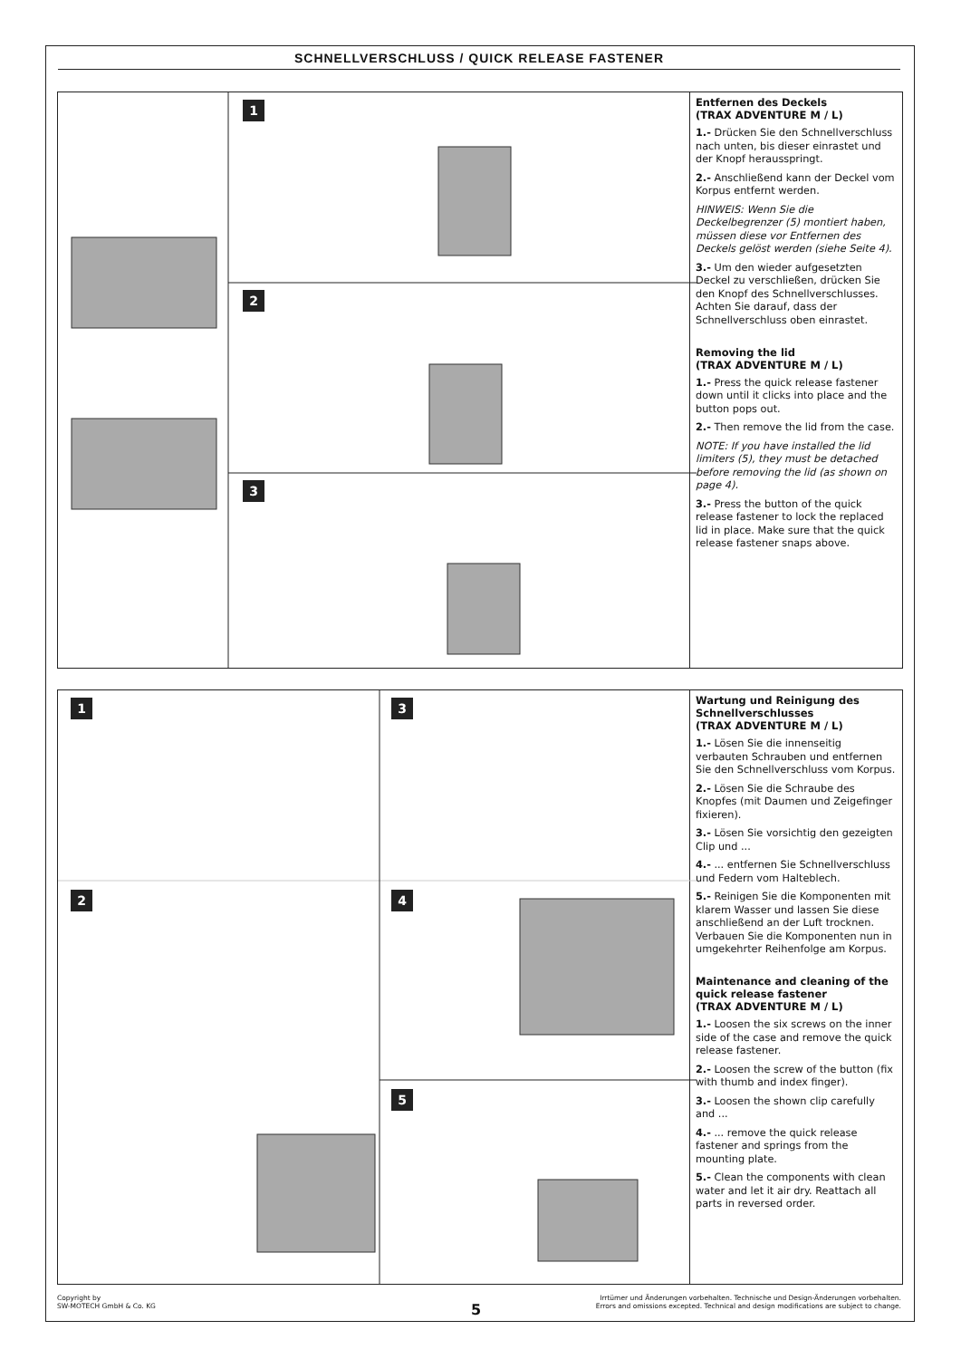SCHNELLVERSCHLUSS / QUICK RELEASE FASTENER
1
2
3
Entfernen des Deckels
(TRAX ADVENTURE M / L)
1.- Drücken Sie den Schnellverschluss nach unten, bis dieser einrastet und der Knopf herausspringt.
2.- Anschließend kann der Deckel vom Korpus entfernt werden.
HINWEIS: Wenn Sie die Deckelbegrenzer (5) montiert haben, müssen diese vor Entfernen des Deckels gelöst werden (siehe Seite 4).
3.- Um den wieder aufgesetzten Deckel zu verschließen, drücken Sie den Knopf des Schnellverschlusses. Achten Sie darauf, dass der Schnellverschluss oben einrastet.
Removing the lid
(TRAX ADVENTURE M / L)
1.- Press the quick release fastener down until it clicks into place and the button pops out.
2.- Then remove the lid from the case.
NOTE: If you have installed the lid limiters (5), they must be detached before removing the lid (as shown on page 4).
3.- Press the button of the quick release fastener to lock the replaced lid in place. Make sure that the quick release fastener snaps above.
1 3
2 4
5
Wartung und Reinigung des Schnellverschlusses
(TRAX ADVENTURE M / L)
1.- Lösen Sie die innenseitig verbauten Schrauben und entfernen Sie den Schnellverschluss vom Korpus.
2.- Lösen Sie die Schraube des Knopfes (mit Daumen und Zeigefinger fixieren).
3.- Lösen Sie vorsichtig den gezeigten Clip und ...
4.- ... entfernen Sie Schnellverschluss und Federn vom Halteblech.
5.- Reinigen Sie die Komponenten mit klarem Wasser und lassen Sie diese anschließend an der Luft trocknen. Verbauen Sie die Komponenten nun in umgekehrter Reihenfolge am Korpus.
Maintenance and cleaning of the quick release fastener
(TRAX ADVENTURE M / L)
1.- Loosen the six screws on the inner side of the case and remove the quick release fastener.
2.- Loosen the screw of the button (fix with thumb and index finger).
3.- Loosen the shown clip carefully and ...
4.- ... remove the quick release fastener and springs from the mounting plate.
5.- Clean the components with clean water and let it air dry. Reattach all parts in reversed order.
Copyright by
SW-MOTECH GmbH & Co. KG
Irrtümer und Änderungen vorbehalten. Technische und Design-Änderungen vorbehalten.
Errors and omissions excepted. Technical and design modifications are subject to change.
5